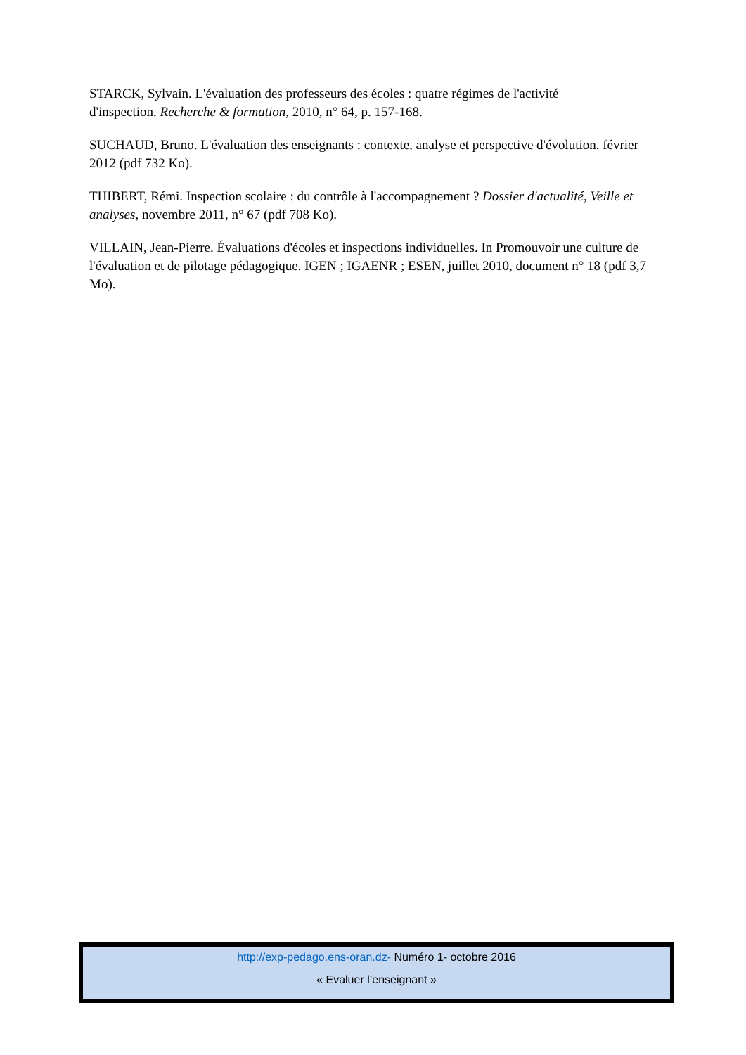STARCK, Sylvain. L'évaluation des professeurs des écoles : quatre régimes de l'activité
d'inspection. Recherche & formation, 2010, n° 64, p. 157-168.
SUCHAUD, Bruno. L'évaluation des enseignants : contexte, analyse et perspective d'évolution. février 2012 (pdf 732 Ko).
THIBERT, Rémi. Inspection scolaire : du contrôle à l'accompagnement ? Dossier d'actualité, Veille et analyses, novembre 2011, n° 67 (pdf 708 Ko).
VILLAIN, Jean-Pierre. Évaluations d'écoles et inspections individuelles. In Promouvoir une culture de l'évaluation et de pilotage pédagogique. IGEN ; IGAENR ; ESEN, juillet 2010, document n° 18 (pdf 3,7 Mo).
http://exp-pedago.ens-oran.dz- Numéro 1- octobre 2016
« Evaluer l’enseignant »